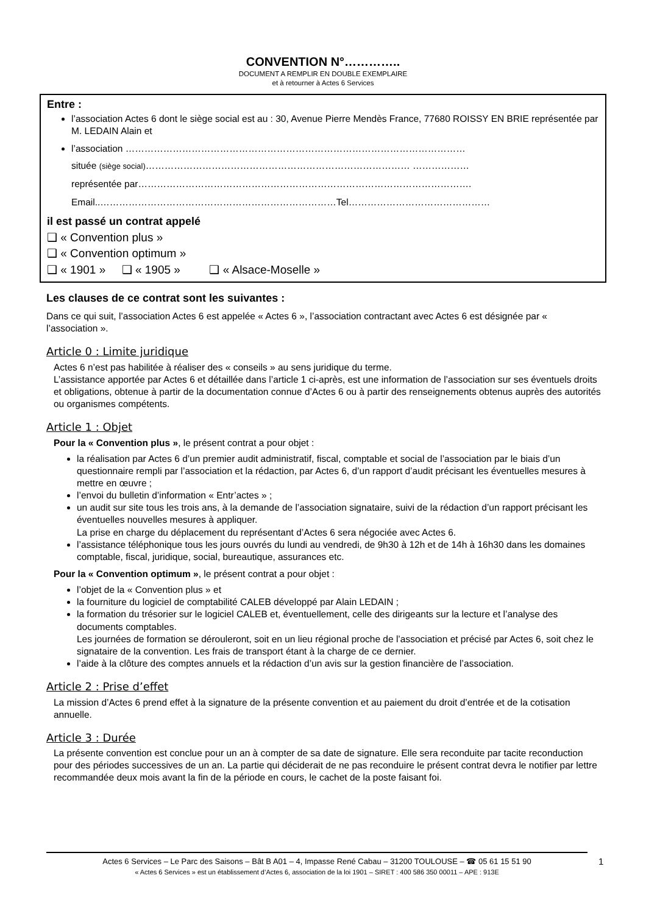CONVENTION N°…………..
DOCUMENT A REMPLIR EN DOUBLE EXEMPLAIRE
et à retourner à Actes 6 Services
Entre :
l’association Actes 6 dont le siège social est au : 30, Avenue Pierre Mendès France, 77680 ROISSY EN BRIE représentée par M. LEDAIN Alain et
l’association ………………………………………………………………………………………………
située (siège social)………………………………………………………………………… ………………
représentée par…………………………………………………………………………………………….
Email..…………………………………………………………………Tel………………………………………
il est passé un contrat appelé
❑ « Convention plus »
❑ « Convention optimum »
❑ « 1901 » ❑ « 1905 » ❑ « Alsace-Moselle »
Les clauses de ce contrat sont les suivantes :
Dans ce qui suit, l’association Actes 6 est appelée « Actes 6 », l’association contractant avec Actes 6 est désignée par « l’association ».
Article 0 : Limite juridique
Actes 6 n’est pas habilitée à réaliser des « conseils » au sens juridique du terme.
L’assistance apportée par Actes 6 et détaillée dans l’article 1 ci-après, est une information de l’association sur ses éventuels droits et obligations, obtenue à partir de la documentation connue d’Actes 6 ou à partir des renseignements obtenus auprès des autorités ou organismes compétents.
Article 1 : Objet
Pour la « Convention plus », le présent contrat a pour objet :
la réalisation par Actes 6 d’un premier audit administratif, fiscal, comptable et social de l’association par le biais d’un questionnaire rempli par l’association et la rédaction, par Actes 6, d’un rapport d’audit précisant les éventuelles mesures à mettre en œuvre ;
l’envoi du bulletin d’information « Entr’actes » ;
un audit sur site tous les trois ans, à la demande de l’association signataire, suivi de la rédaction d’un rapport précisant les éventuelles nouvelles mesures à appliquer.
La prise en charge du déplacement du représentant d’Actes 6 sera négociée avec Actes 6.
l’assistance téléphonique tous les jours ouvrés du lundi au vendredi, de 9h30 à 12h et de 14h à 16h30 dans les domaines comptable, fiscal, juridique, social, bureautique, assurances etc.
Pour la « Convention optimum », le présent contrat a pour objet :
l’objet de la « Convention plus » et
la fourniture du logiciel de comptabilité CALEB développé par Alain LEDAIN ;
la formation du trésorier sur le logiciel CALEB et, éventuellement, celle des dirigeants sur la lecture et l’analyse des documents comptables.
Les journées de formation se dérouleront, soit en un lieu régional proche de l’association et précisé par Actes 6, soit chez le signataire de la convention. Les frais de transport étant à la charge de ce dernier.
l’aide à la clôture des comptes annuels et la rédaction d’un avis sur la gestion financière de l’association.
Article 2 : Prise d’effet
La mission d’Actes 6 prend effet à la signature de la présente convention et au paiement du droit d’entrée et de la cotisation annuelle.
Article 3 : Durée
La présente convention est conclue pour un an à compter de sa date de signature. Elle sera reconduite par tacite reconduction pour des périodes successives de un an. La partie qui déciderait de ne pas reconduire le présent contrat devra le notifier par lettre recommandée deux mois avant la fin de la période en cours, le cachet de la poste faisant foi.
Actes 6 Services – Le Parc des Saisons – Bât B A01 – 4, Impasse René Cabau – 31200 TOULOUSE – ☎ 05 61 15 51 90
« Actes 6 Services » est un établissement d’Actes 6, association de la loi 1901 – SIRET : 400 586 350 00011 – APE : 913E
1